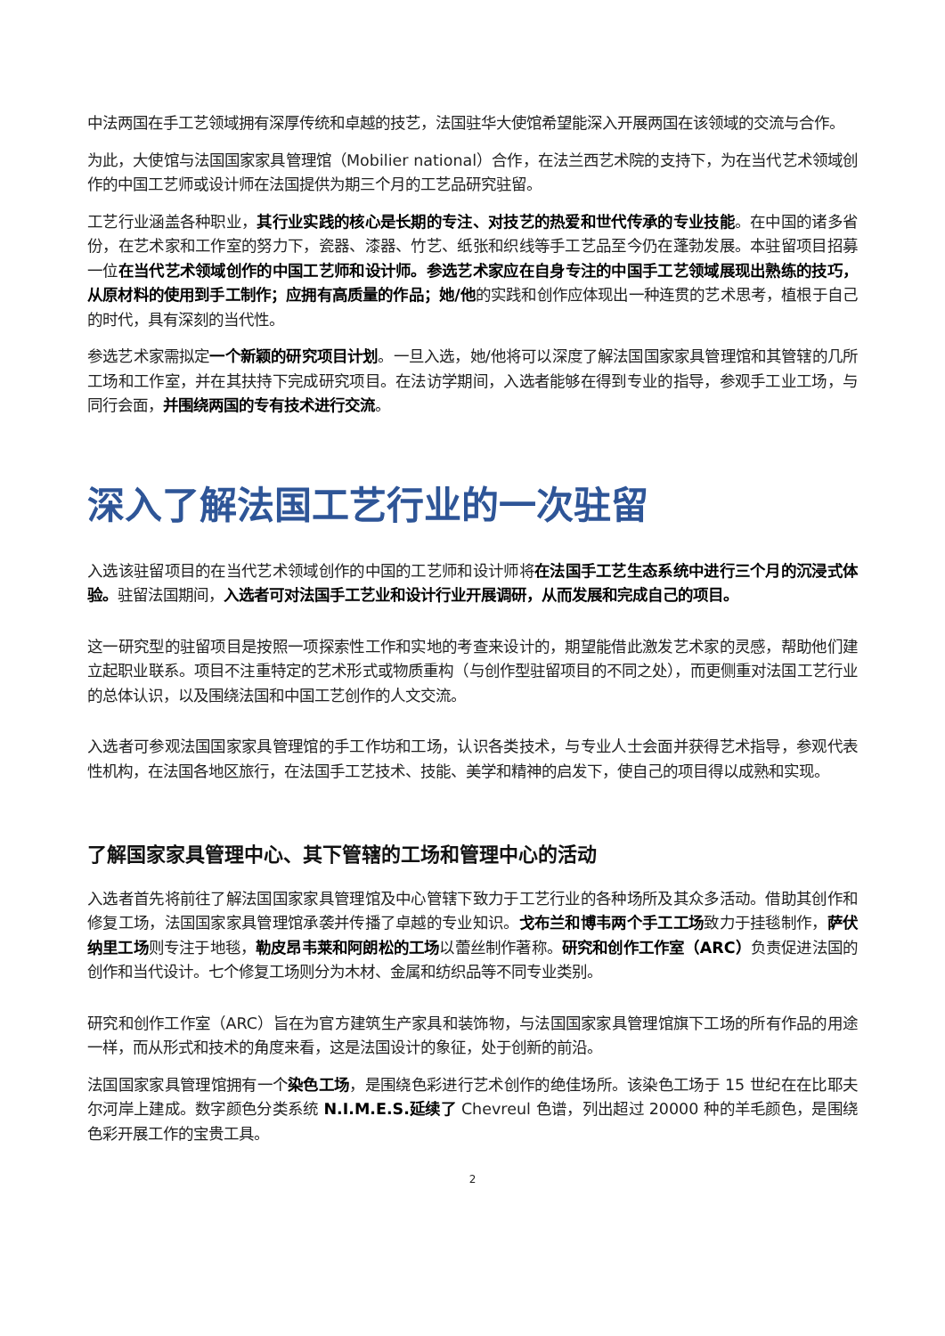中法两国在手工艺领域拥有深厚传统和卓越的技艺，法国驻华大使馆希望能深入开展两国在该领域的交流与合作。
为此，大使馆与法国国家家具管理馆（Mobilier national）合作，在法兰西艺术院的支持下，为在当代艺术领域创作的中国工艺师或设计师在法国提供为期三个月的工艺品研究驻留。
工艺行业涵盖各种职业，其行业实践的核心是长期的专注、对技艺的热爱和世代传承的专业技能。在中国的诸多省份，在艺术家和工作室的努力下，瓷器、漆器、竹艺、纸张和织线等手工艺品至今仍在蓬勃发展。本驻留项目招募一位在当代艺术领域创作的中国工艺师和设计师。参选艺术家应在自身专注的中国手工艺领域展现出熟练的技巧，从原材料的使用到手工制作；应拥有高质量的作品；她/他的实践和创作应体现出一种连贯的艺术思考，植根于自己的时代，具有深刻的当代性。
参选艺术家需拟定一个新颖的研究项目计划。一旦入选，她/他将可以深度了解法国国家家具管理馆和其管辖的几所工场和工作室，并在其扶持下完成研究项目。在法访学期间，入选者能够在得到专业的指导，参观手工业工场，与同行会面，并围绕两国的专有技术进行交流。
深入了解法国工艺行业的一次驻留
入选该驻留项目的在当代艺术领域创作的中国的工艺师和设计师将在法国手工艺生态系统中进行三个月的沉浸式体验。驻留法国期间，入选者可对法国手工艺业和设计行业开展调研，从而发展和完成自己的项目。
这一研究型的驻留项目是按照一项探索性工作和实地的考查来设计的，期望能借此激发艺术家的灵感，帮助他们建立起职业联系。项目不注重特定的艺术形式或物质重构（与创作型驻留项目的不同之处），而更侧重对法国工艺行业的总体认识，以及围绕法国和中国工艺创作的人文交流。
入选者可参观法国国家家具管理馆的手工作坊和工场，认识各类技术，与专业人士会面并获得艺术指导，参观代表性机构，在法国各地区旅行，在法国手工艺技术、技能、美学和精神的启发下，使自己的项目得以成熟和实现。
了解国家家具管理中心、其下管辖的工场和管理中心的活动
入选者首先将前往了解法国国家家具管理馆及中心管辖下致力于工艺行业的各种场所及其众多活动。借助其创作和修复工场，法国国家家具管理馆承袭并传播了卓越的专业知识。戈布兰和博韦两个手工工场致力于挂毯制作，萨伏纳里工场则专注于地毯，勒皮昂韦莱和阿朗松的工场以蕾丝制作著称。研究和创作工作室（ARC）负责促进法国的创作和当代设计。七个修复工场则分为木材、金属和纺织品等不同专业类别。
研究和创作工作室（ARC）旨在为官方建筑生产家具和装饰物，与法国国家家具管理馆旗下工场的所有作品的用途一样，而从形式和技术的角度来看，这是法国设计的象征，处于创新的前沿。
法国国家家具管理馆拥有一个染色工场，是围绕色彩进行艺术创作的绝佳场所。该染色工场于 15 世纪在在比耶夫尔河岸上建成。数字颜色分类系统 N.I.M.E.S.延续了 Chevreul 色谱，列出超过 20000 种的羊毛颜色，是围绕色彩开展工作的宝贵工具。
2